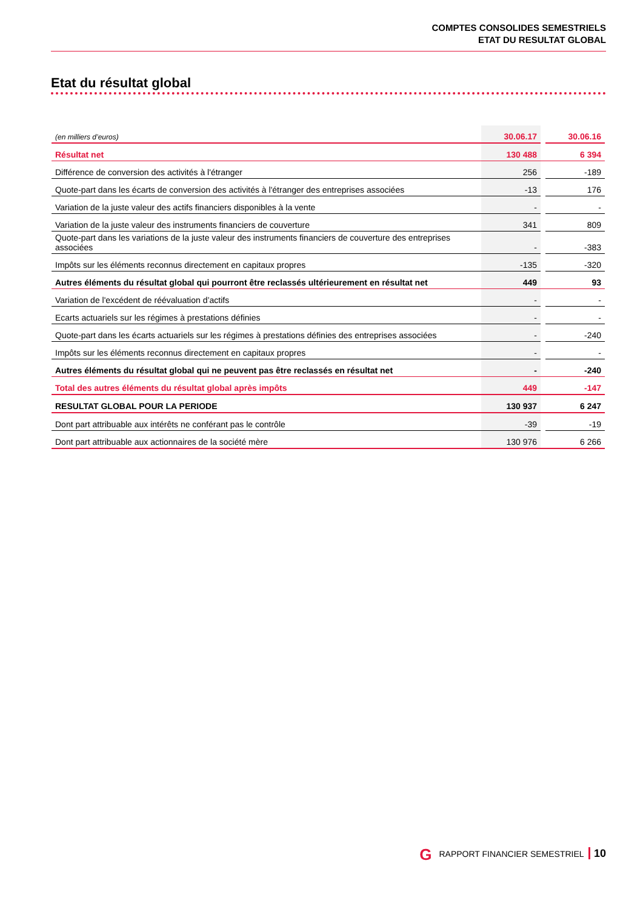COMPTES CONSOLIDES SEMESTRIELS
ETAT DU RESULTAT GLOBAL
Etat du résultat global
| (en milliers d’euros) | 30.06.17 | | 30.06.16 |
| Résultat net | 130 488 | | 6 394 |
| Différence de conversion des activités à l'étranger | 256 | | -189 |
| Quote-part dans les écarts de conversion des activités à l'étranger des entreprises associées | -13 | | 176 |
| Variation de la juste valeur des actifs financiers disponibles à la vente | - | | - |
| Variation de la juste valeur des instruments financiers de couverture | 341 | | 809 |
| Quote-part dans les variations de la juste valeur des instruments financiers de couverture des entreprises associées | - | | -383 |
| Impôts sur les éléments reconnus directement en capitaux propres | -135 | | -320 |
| Autres éléments du résultat global qui pourront être reclassés ultérieurement en résultat net | 449 | | 93 |
| Variation de l'excédent de réévaluation d’actifs | - | | - |
| Ecarts actuariels sur les régimes à prestations définies | - | | - |
| Quote-part dans les écarts actuariels sur les régimes à prestations définies des entreprises associées | - | | -240 |
| Impôts sur les éléments reconnus directement en capitaux propres | - | | - |
| Autres éléments du résultat global qui ne peuvent pas être reclassés en résultat net | - | | -240 |
| Total des autres éléments du résultat global après impôts | 449 | | -147 |
| RESULTAT GLOBAL POUR LA PERIODE | 130 937 | | 6 247 |
| Dont part attribuable aux intérêts ne conférant pas le contrôle | -39 | | -19 |
| Dont part attribuable aux actionnaires de la société mère | 130 976 | | 6 266 |
G RAPPORT FINANCIER SEMESTRIEL 10